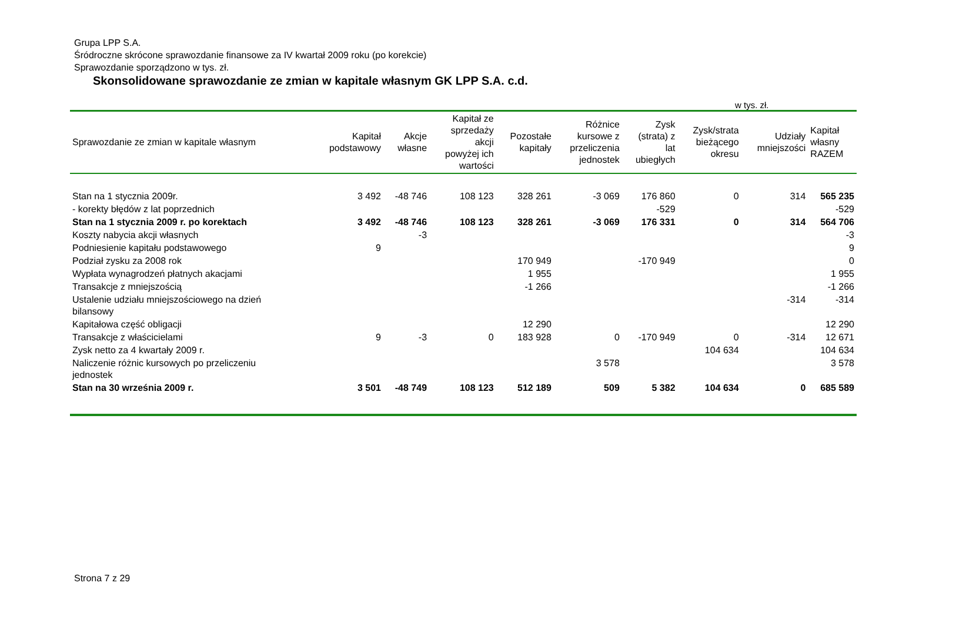Grupa LPP S.A.
Śródroczne skrócone sprawozdanie finansowe za IV kwartał 2009 roku (po korekcie)
Sprawozdanie sporządzono w tys. zł.
Skonsolidowane sprawozdanie ze zmian w kapitale własnym GK LPP S.A. c.d.
w tys. zł.
| Sprawozdanie ze zmian w kapitale własnym | Kapitał podstawowy | Akcje własne | Kapitał ze sprzedaży akcji powyżej ich wartości | Pozostałe kapitały | Różnice kursowe z przeliczenia jednostek | Zysk (strata) z lat ubiegłych | Zysk/strata bieżącego okresu | Udziały mniejszości | Kapitał własny RAZEM |
| --- | --- | --- | --- | --- | --- | --- | --- | --- | --- |
| Stan na 1 stycznia 2009r. | 3 492 | -48 746 | 108 123 | 328 261 | -3 069 | 176 860 | 0 | 314 | 565 235 |
| - korekty błędów z lat poprzednich | | | | | | -529 | | | -529 |
| Stan na 1 stycznia 2009 r. po korektach | 3 492 | -48 746 | 108 123 | 328 261 | -3 069 | 176 331 | 0 | 314 | 564 706 |
| Koszty nabycia akcji własnych | | -3 | | | | | | | -3 |
| Podniesienie kapitału podstawowego | 9 | | | | | | | | 9 |
| Podział zysku za 2008 rok | | | | 170 949 | | -170 949 | | | 0 |
| Wypłata wynagrodzeń płatnych akacjami | | | | 1 955 | | | | | 1 955 |
| Transakcje z mniejszością | | | | -1 266 | | | | | -1 266 |
| Ustalenie udziału mniejszościowego na dzień bilansowy | | | | | | | | -314 | -314 |
| Kapitałowa część obligacji | | | | 12 290 | | | | | 12 290 |
| Transakcje z właścicielami | 9 | -3 | 0 | 183 928 | 0 | -170 949 | 0 | -314 | 12 671 |
| Zysk netto za 4 kwartały 2009 r. | | | | | | | 104 634 | | 104 634 |
| Naliczenie różnic kursowych po przeliczeniu jednostek | | | | | 3 578 | | | | 3 578 |
| Stan na 30 września 2009 r. | 3 501 | -48 749 | 108 123 | 512 189 | 509 | 5 382 | 104 634 | 0 | 685 589 |
Strona 7 z 29